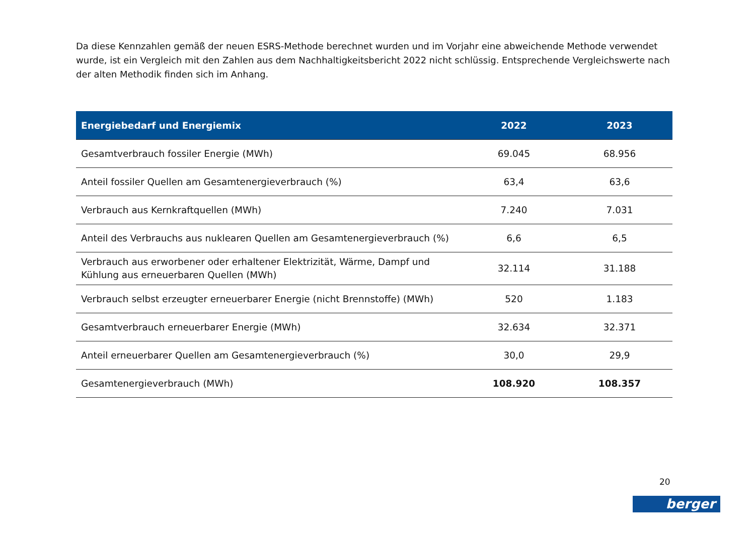Da diese Kennzahlen gemäß der neuen ESRS-Methode berechnet wurden und im Vorjahr eine abweichende Methode verwendet wurde, ist ein Vergleich mit den Zahlen aus dem Nachhaltigkeitsbericht 2022 nicht schlüssig. Entsprechende Vergleichswerte nach der alten Methodik finden sich im Anhang.
| Energiebedarf und Energiemix | 2022 | 2023 |
| --- | --- | --- |
| Gesamtverbrauch fossiler Energie (MWh) | 69.045 | 68.956 |
| Anteil fossiler Quellen am Gesamtenergieverbrauch (%) | 63,4 | 63,6 |
| Verbrauch aus Kernkraftquellen (MWh) | 7.240 | 7.031 |
| Anteil des Verbrauchs aus nuklearen Quellen am Gesamtenergieverbrauch (%) | 6,6 | 6,5 |
| Verbrauch aus erworbener oder erhaltener Elektrizität, Wärme, Dampf und Kühlung aus erneuerbaren Quellen (MWh) | 32.114 | 31.188 |
| Verbrauch selbst erzeugter erneuerbarer Energie (nicht Brennstoffe) (MWh) | 520 | 1.183 |
| Gesamtverbrauch erneuerbarer Energie (MWh) | 32.634 | 32.371 |
| Anteil erneuerbarer Quellen am Gesamtenergieverbrauch (%) | 30,0 | 29,9 |
| Gesamtenergieverbrauch (MWh) | 108.920 | 108.357 |
20
berger